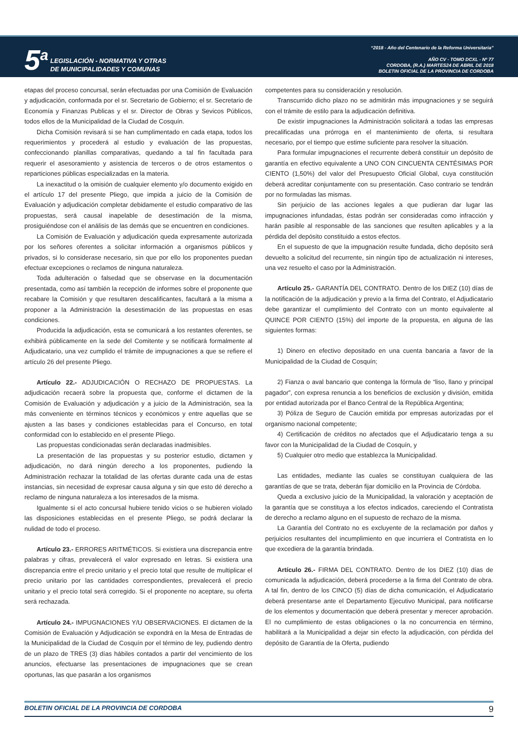5<sup>a</sup>
LEGISLACIÓN - NORMATIVA Y OTRAS
DE MUNICIPALIDADES Y COMUNAS
“2018 - Año del Centenario de la Reforma Universitaria”
AÑO CV - TOMO DCXL - Nº 77
CORDOBA, (R.A.) MARTES24 DE ABRIL DE 2018
BOLETIN OFICIAL DE LA PROVINCIA DE CORDOBA
etapas del proceso concursal, serán efectuadas por una Comisión de Evaluación y adjudicación, conformada por el sr. Secretario de Gobierno; el sr. Secretario de Economía y Finanzas Publicas y el sr. Director de Obras y Sevicos Públicos, todos ellos de la Municipalidad de la Ciudad de Cosquín.
Dicha Comisión revisará si se han cumplimentado en cada etapa, todos los requerimientos y procederá al estudio y evaluación de las propuestas, confeccionando planillas comparativas, quedando a tal fin facultada para requerir el asesoramiento y asistencia de terceros o de otros estamentos o reparticiones públicas especializadas en la materia.
La inexactitud o la omisión de cualquier elemento y/o documento exigido en el artículo 17 del presente Pliego, que impida a juicio de la Comisión de Evaluación y adjudicación completar debidamente el estudio comparativo de las propuestas, será causal inapelable de desestimación de la misma, prosiguiéndose con el análisis de las demás que se encuentren en condiciones.
La Comisión de Evaluación y adjudicación queda expresamente autorizada por los señores oferentes a solicitar información a organismos públicos y privados, si lo considerase necesario, sin que por ello los proponentes puedan efectuar excepciones o reclamos de ninguna naturaleza.
Toda adulteración o falsedad que se observase en la documentación presentada, como así también la recepción de informes sobre el proponente que recabare la Comisión y que resultaren descalificantes, facultará a la misma a proponer a la Administración la desestimación de las propuestas en esas condiciones.
Producida la adjudicación, esta se comunicará a los restantes oferentes, se exhibirá públicamente en la sede del Comitente y se notificará formalmente al Adjudicatario, una vez cumplido el trámite de impugnaciones a que se refiere el artículo 26 del presente Pliego.
Artículo 22.- ADJUDICACIÓN O RECHAZO DE PROPUESTAS. La adjudicación recaerá sobre la propuesta que, conforme el dictamen de la Comisión de Evaluación y adjudicación y a juicio de la Administración, sea la más conveniente en términos técnicos y económicos y entre aquellas que se ajusten a las bases y condiciones establecidas para el Concurso, en total conformidad con lo establecido en el presente Pliego.
Las propuestas condicionadas serán declaradas inadmisibles.
La presentación de las propuestas y su posterior estudio, dictamen y adjudicación, no dará ningún derecho a los proponentes, pudiendo la Administración rechazar la totalidad de las ofertas durante cada una de estas instancias, sin necesidad de expresar causa alguna y sin que esto dé derecho a reclamo de ninguna naturaleza a los interesados de la misma.
Igualmente si el acto concursal hubiere tenido vicios o se hubieren violado las disposiciones establecidas en el presente Pliego, se podrá declarar la nulidad de todo el proceso.
Artículo 23.- ERRORES ARITMÉTICOS. Si existiera una discrepancia entre palabras y cifras, prevalecerá el valor expresado en letras. Si existiera una discrepancia entre el precio unitario y el precio total que resulte de multiplicar el precio unitario por las cantidades correspondientes, prevalecerá el precio unitario y el precio total será corregido. Si el proponente no aceptare, su oferta será rechazada.
Artículo 24.- IMPUGNACIONES Y/U OBSERVACIONES. El dictamen de la Comisión de Evaluación y Adjudicación se expondrá en la Mesa de Entradas de la Municipalidad de la Ciudad de Cosquín por el término de ley, pudiendo dentro de un plazo de TRES (3) días hábiles contados a partir del vencimiento de los anuncios, efectuarse las presentaciones de impugnaciones que se crean oportunas, las que pasarán a los organismos
competentes para su consideración y resolución.
Transcurrido dicho plazo no se admitirán más impugnaciones y se seguirá con el trámite de estilo para la adjudicación definitiva.
De existir impugnaciones la Administración solicitará a todas las empresas precalificadas una prórroga en el mantenimiento de oferta, si resultara necesario, por el tiempo que estime suficiente para resolver la situación.
Para formular impugnaciones el recurrente deberá constituir un depósito de garantía en efectivo equivalente a UNO CON CINCUENTA CENTÉSIMAS POR CIENTO (1,50%) del valor del Presupuesto Oficial Global, cuya constitución deberá acreditar conjuntamente con su presentación. Caso contrario se tendrán por no formuladas las mismas.
Sin perjuicio de las acciones legales a que pudieran dar lugar las impugnaciones infundadas, éstas podrán ser consideradas como infracción y harán pasible al responsable de las sanciones que resulten aplicables y a la pérdida del depósito constituido a estos efectos.
En el supuesto de que la impugnación resulte fundada, dicho depósito será devuelto a solicitud del recurrente, sin ningún tipo de actualización ni intereses, una vez resuelto el caso por la Administración.
Artículo 25.- GARANTÍA DEL CONTRATO. Dentro de los DIEZ (10) días de la notificación de la adjudicación y previo a la firma del Contrato, el Adjudicatario debe garantizar el cumplimiento del Contrato con un monto equivalente al QUINCE POR CIENTO (15%) del importe de la propuesta, en alguna de las siguientes formas:
1) Dinero en efectivo depositado en una cuenta bancaria a favor de la Municipalidad de la Ciudad de Cosquín;
2) Fianza o aval bancario que contenga la fórmula de “liso, llano y principal pagador”, con expresa renuncia a los beneficios de exclusión y división, emitida por entidad autorizada por el Banco Central de la República Argentina;
3) Póliza de Seguro de Caución emitida por empresas autorizadas por el organismo nacional competente;
4) Certificación de créditos no afectados que el Adjudicatario tenga a su favor con la Municipalidad de la Ciudad de Cosquín, y
5) Cualquier otro medio que establezca la Municipalidad.
Las entidades, mediante las cuales se constituyan cualquiera de las garantías de que se trata, deberán fijar domicilio en la Provincia de Córdoba.
Queda a exclusivo juicio de la Municipalidad, la valoración y aceptación de la garantía que se constituya a los efectos indicados, careciendo el Contratista de derecho a reclamo alguno en el supuesto de rechazo de la misma.
La Garantía del Contrato no es excluyente de la reclamación por daños y perjuicios resultantes del incumplimiento en que incurriera el Contratista en lo que excediera de la garantía brindada.
Artículo 26.- FIRMA DEL CONTRATO. Dentro de los DIEZ (10) días de comunicada la adjudicación, deberá procederse a la firma del Contrato de obra. A tal fin, dentro de los CINCO (5) días de dicha comunicación, el Adjudicatario deberá presentarse ante el Departamento Ejecutivo Municipal, para notificarse de los elementos y documentación que deberá presentar y merecer aprobación. El no cumplimiento de estas obligaciones o la no concurrencia en término, habilitará a la Municipalidad a dejar sin efecto la adjudicación, con pérdida del depósito de Garantía de la Oferta, pudiendo
BOLETIN OFICIAL DE LA PROVINCIA DE CORDOBA 9